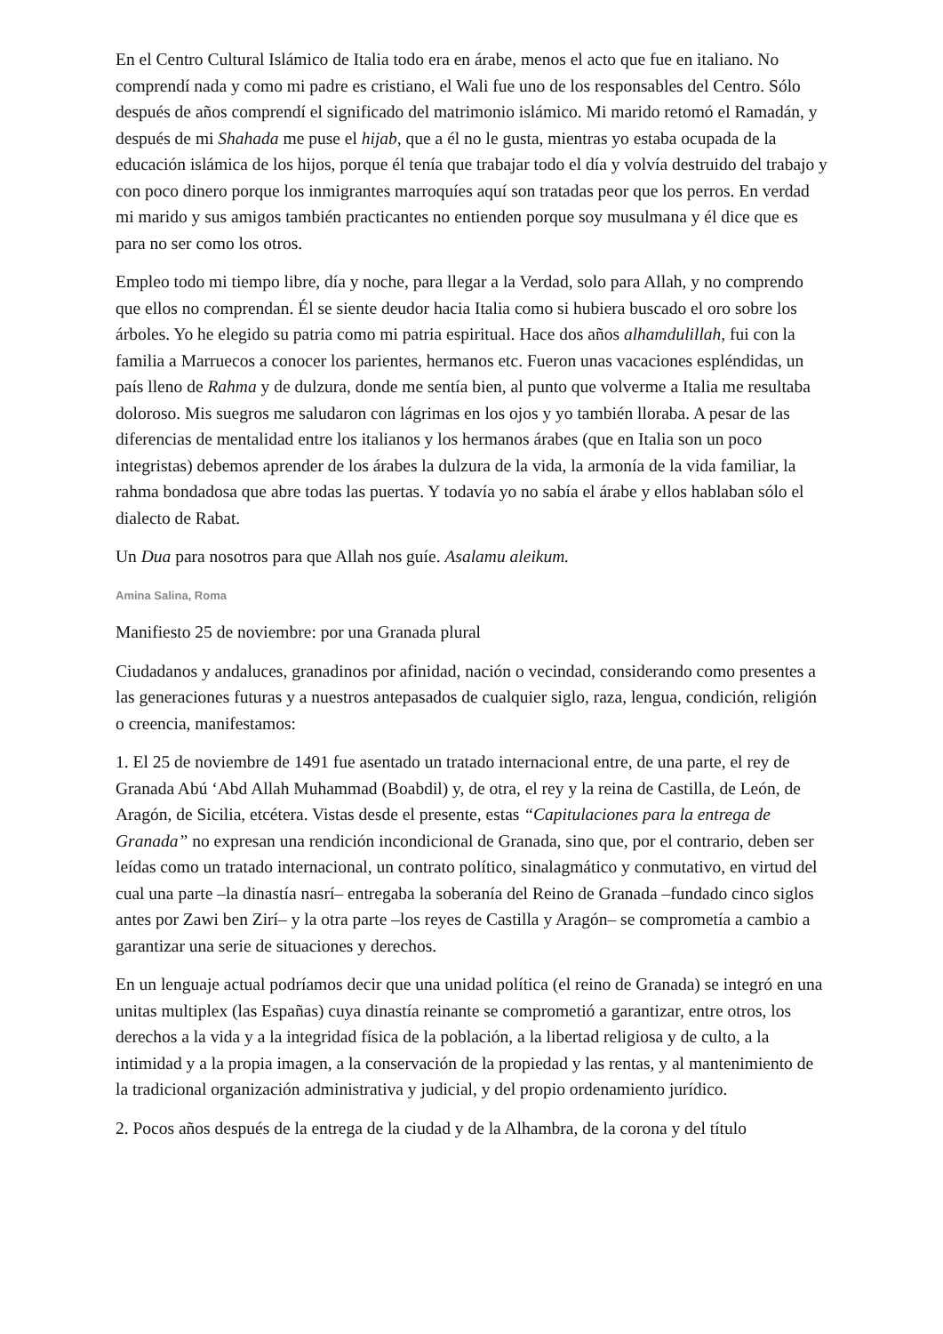En el Centro Cultural Islámico de Italia todo era en árabe, menos el acto que fue en italiano. No comprendí nada y como mi padre es cristiano, el Wali fue uno de los responsables del Centro. Sólo después de años comprendí el significado del matrimonio islámico. Mi marido retomó el Ramadán, y después de mi Shahada me puse el hijab, que a él no le gusta, mientras yo estaba ocupada de la educación islámica de los hijos, porque él tenía que trabajar todo el día y volvía destruido del trabajo y con poco dinero porque los inmigrantes marroquíes aquí son tratadas peor que los perros. En verdad mi marido y sus amigos también practicantes no entienden porque soy musulmana y él dice que es para no ser como los otros.
Empleo todo mi tiempo libre, día y noche, para llegar a la Verdad, solo para Allah, y no comprendo que ellos no comprendan. Él se siente deudor hacia Italia como si hubiera buscado el oro sobre los árboles. Yo he elegido su patria como mi patria espiritual. Hace dos años alhamdulillah, fui con la familia a Marruecos a conocer los parientes, hermanos etc. Fueron unas vacaciones espléndidas, un país lleno de Rahma y de dulzura, donde me sentía bien, al punto que volverme a Italia me resultaba doloroso. Mis suegros me saludaron con lágrimas en los ojos y yo también lloraba. A pesar de las diferencias de mentalidad entre los italianos y los hermanos árabes (que en Italia son un poco integristas) debemos aprender de los árabes la dulzura de la vida, la armonía de la vida familiar, la rahma bondadosa que abre todas las puertas. Y todavía yo no sabía el árabe y ellos hablaban sólo el dialecto de Rabat.
Un Dua para nosotros para que Allah nos guíe. Asalamu aleikum.
Amina Salina, Roma
Manifiesto 25 de noviembre: por una Granada plural
Ciudadanos y andaluces, granadinos por afinidad, nación o vecindad, considerando como presentes a las generaciones futuras y a nuestros antepasados de cualquier siglo, raza, lengua, condición, religión o creencia, manifestamos:
1. El 25 de noviembre de 1491 fue asentado un tratado internacional entre, de una parte, el rey de Granada Abú ‘Abd Allah Muhammad (Boabdil) y, de otra, el rey y la reina de Castilla, de León, de Aragón, de Sicilia, etcétera. Vistas desde el presente, estas “Capitulaciones para la entrega de Granada” no expresan una rendición incondicional de Granada, sino que, por el contrario, deben ser leídas como un tratado internacional, un contrato político, sinalagmático y conmutativo, en virtud del cual una parte –la dinastía nasrí– entregaba la soberanía del Reino de Granada –fundado cinco siglos antes por Zawi ben Zirí– y la otra parte –los reyes de Castilla y Aragón– se comprometía a cambio a garantizar una serie de situaciones y derechos.
En un lenguaje actual podríamos decir que una unidad política (el reino de Granada) se integró en una unitas multiplex (las Españas) cuya dinastía reinante se comprometió a garantizar, entre otros, los derechos a la vida y a la integridad física de la población, a la libertad religiosa y de culto, a la intimidad y a la propia imagen, a la conservación de la propiedad y las rentas, y al mantenimiento de la tradicional organización administrativa y judicial, y del propio ordenamiento jurídico.
2. Pocos años después de la entrega de la ciudad y de la Alhambra, de la corona y del título